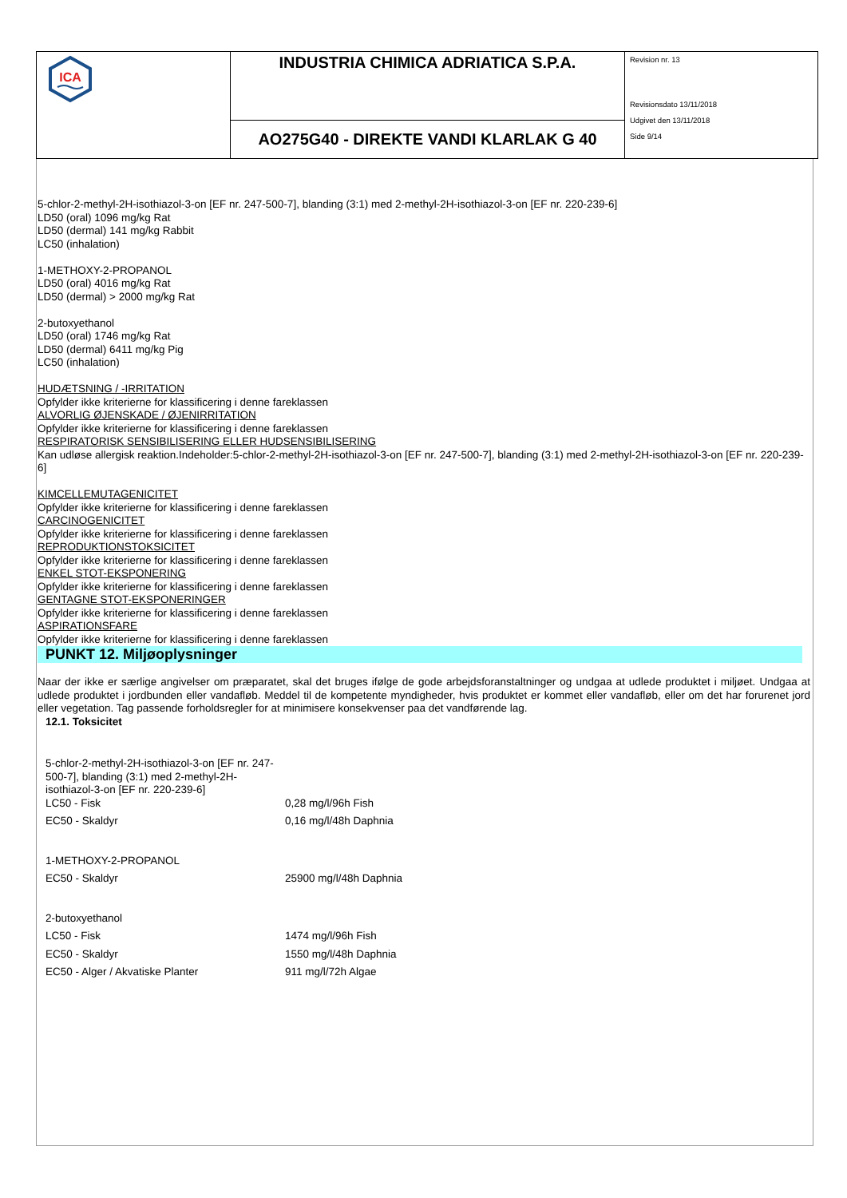| ICA | INDUSTRIA CHIMICA ADRIATICA S.P.A. | Revision nr. 13 Revisionsdato 13/11/2018 Udgivet den 13/11/2018 Side 9/14 |
| | AO275G40 - DIREKTE VANDI KLARLAK G 40 | |
5-chlor-2-methyl-2H-isothiazol-3-on [EF nr. 247-500-7], blanding (3:1) med 2-methyl-2H-isothiazol-3-on [EF nr. 220-239-6]
LD50 (oral) 1096 mg/kg Rat
LD50 (dermal) 141 mg/kg Rabbit
LC50 (inhalation)
1-METHOXY-2-PROPANOL
LD50 (oral) 4016 mg/kg Rat
LD50 (dermal) > 2000 mg/kg Rat
2-butoxyethanol
LD50 (oral) 1746 mg/kg Rat
LD50 (dermal) 6411 mg/kg Pig
LC50 (inhalation)
HUDÆTSNING / -IRRITATION
Opfylder ikke kriterierne for klassificering i denne fareklassen
ALVORLIG ØJENSKADE / ØJENIRRITATION
Opfylder ikke kriterierne for klassificering i denne fareklassen
RESPIRATORISK SENSIBILISERING ELLER HUDSENSIBILISERING
Kan udløse allergisk reaktion.Indeholder:5-chlor-2-methyl-2H-isothiazol-3-on [EF nr. 247-500-7], blanding (3:1) med 2-methyl-2H-isothiazol-3-on [EF nr. 220-239-6]
KIMCELLEMUTAGENICITET
Opfylder ikke kriterierne for klassificering i denne fareklassen
CARCINOGENICITET
Opfylder ikke kriterierne for klassificering i denne fareklassen
REPRODUKTIONSTOKSICITET
Opfylder ikke kriterierne for klassificering i denne fareklassen
ENKEL STOT-EKSPONERING
Opfylder ikke kriterierne for klassificering i denne fareklassen
GENTAGNE STOT-EKSPONERINGER
Opfylder ikke kriterierne for klassificering i denne fareklassen
ASPIRATIONSFARE
Opfylder ikke kriterierne for klassificering i denne fareklassen
PUNKT 12. Miljøoplysninger
Naar der ikke er særlige angivelser om præparatet, skal det bruges ifølge de gode arbejdsforanstaltninger og undgaa at udlede produktet i miljøet. Undgaa at udlede produktet i jordbunden eller vandafløb. Meddel til de kompetente myndigheder, hvis produktet er kommet eller vandafløb, eller om det har forurenet jord eller vegetation. Tag passende forholdsregler for at minimisere konsekvenser paa det vandførende lag.
12.1. Toksicitet
| 5-chlor-2-methyl-2H-isothiazol-3-on [EF nr. 247-500-7], blanding (3:1) med 2-methyl-2H-isothiazol-3-on [EF nr. 220-239-6] LC50 - Fisk | 0,28 mg/l/96h Fish |
| EC50 - Skaldyr | 0,16 mg/l/48h Daphnia |
| 1-METHOXY-2-PROPANOL | |
| EC50 - Skaldyr | 25900 mg/l/48h Daphnia |
| 2-butoxyethanol | |
| LC50 - Fisk | 1474 mg/l/96h Fish |
| EC50 - Skaldyr | 1550 mg/l/48h Daphnia |
| EC50 - Alger / Akvatiske Planter | 911 mg/l/72h Algae |